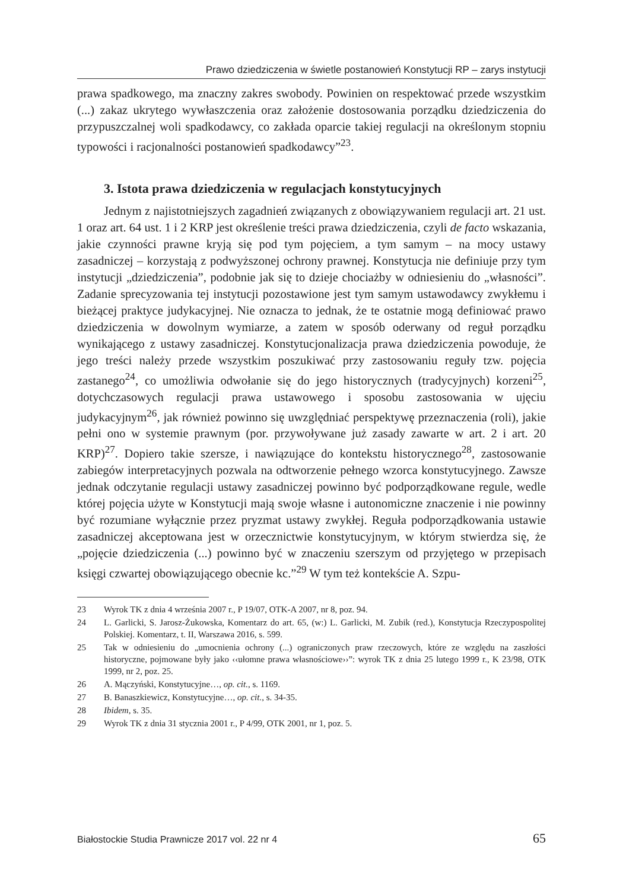Prawo dziedziczenia w świetle postanowień Konstytucji RP – zarys instytucji
prawa spadkowego, ma znaczny zakres swobody. Powinien on respektować przede wszystkim (...) zakaz ukrytego wywłaszczenia oraz założenie dostosowania porządku dziedziczenia do przypuszczalnej woli spadkodawcy, co zakłada oparcie takiej regulacji na określonym stopniu typowości i racjonalności postanowień spadkodawcy”<sup>23</sup>.
3. Istota prawa dziedziczenia w regulacjach konstytucyjnych
Jednym z najistotniejszych zagadnień związanych z obowiązywaniem regulacji art. 21 ust. 1 oraz art. 64 ust. 1 i 2 KRP jest określenie treści prawa dziedziczenia, czyli de facto wskazania, jakie czynności prawne kryją się pod tym pojęciem, a tym samym – na mocy ustawy zasadniczej – korzystają z podwyższonej ochrony prawnej. Konstytucja nie definiuje przy tym instytucji „dziedziczenia”, podobnie jak się to dzieje chociażby w odniesieniu do „własności”. Zadanie sprecyzowania tej instytucji pozostawione jest tym samym ustawodawcy zwykłemu i bieżącej praktyce judykacyjnej. Nie oznacza to jednak, że te ostatnie mogą definiować prawo dziedziczenia w dowolnym wymiarze, a zatem w sposób oderwany od reguł porządku wynikającego z ustawy zasadniczej. Konstytucjonalizacja prawa dziedziczenia powoduje, że jego treści należy przede wszystkim poszukiwać przy zastosowaniu reguły tzw. pojęcia zastanego<sup>24</sup>, co umożliwia odwołanie się do jego historycznych (tradycyjnych) korzeni<sup>25</sup>, dotychczasowych regulacji prawa ustawowego i sposobu zastosowania w ujęciu judykacyjnym<sup>26</sup>, jak również powinno się uwzględniać perspektywę przeznaczenia (roli), jakie pełni ono w systemie prawnym (por. przywoływane już zasady zawarte w art. 2 i art. 20 KRP)<sup>27</sup>. Dopiero takie szersze, i nawiązujące do kontekstu historycznego<sup>28</sup>, zastosowanie zabiegów interpretacyjnych pozwala na odtworzenie pełnego wzorca konstytucyjnego. Zawsze jednak odczytanie regulacji ustawy zasadniczej powinno być podporządkowane regule, wedle której pojęcia użyte w Konstytucji mają swoje własne i autonomiczne znaczenie i nie powinny być rozumiane wyłącznie przez pryzmat ustawy zwykłej. Reguła podporządkowania ustawie zasadniczej akceptowana jest w orzecznictwie konstytucyjnym, w którym stwierdza się, że „pojęcie dziedziczenia (...) powinno być w znaczeniu szerszym od przyjętego w przepisach księgi czwartej obowiązującego obecnie kc.”<sup>29</sup> W tym też kontekście A. Szpu-
23 Wyrok TK z dnia 4 września 2007 r., P 19/07, OTK-A 2007, nr 8, poz. 94.
24 L. Garlicki, S. Jarosz-Żukowska, Komentarz do art. 65, (w:) L. Garlicki, M. Zubik (red.), Konstytucja Rzeczypospolitej Polskiej. Komentarz, t. II, Warszawa 2016, s. 599.
25 Tak w odniesieniu do „umocnienia ochrony (...) ograniczonych praw rzeczowych, które ze względu na zaszłości historyczne, pojmowane były jako ‹‹ułomne prawa własnościowe››”: wyrok TK z dnia 25 lutego 1999 r., K 23/98, OTK 1999, nr 2, poz. 25.
26 A. Mączyński, Konstytucyjne…, op. cit., s. 1169.
27 B. Banaszkiewicz, Konstytucyjne…, op. cit., s. 34-35.
28 Ibidem, s. 35.
29 Wyrok TK z dnia 31 stycznia 2001 r., P 4/99, OTK 2001, nr 1, poz. 5.
Białostockie Studia Prawnicze 2017 vol. 22 nr 4 65